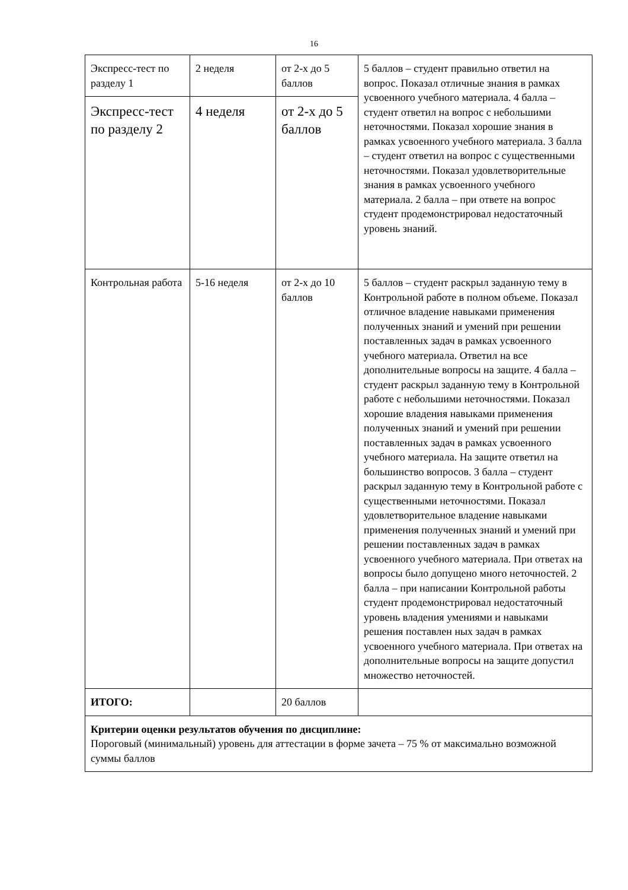16
| Экспресс-тест по разделу 1 | 2 неделя | от 2-х до 5 баллов | 5 баллов – студент правильно ответил на вопрос. Показал отличные знания в рамках усвоенного учебного материала. 4 балла – студент ответил на вопрос с небольшими неточностями. Показал хорошие знания в рамках усвоенного учебного материала. 3 балла – студент ответил на вопрос с существенными неточностями. Показал удовлетворительные знания в рамках усвоенного учебного материала. 2 балла – при ответе на вопрос студент продемонстрировал недостаточный уровень знаний. |
| Экспресс-тест по разделу 2 | 4 неделя | от 2-х до 5 баллов | |
| Контрольная работа | 5-16 неделя | от 2-х до 10 баллов | 5 баллов – студент раскрыл заданную тему в Контрольной работе в полном объеме. Показал отличное владение навыками применения полученных знаний и умений при решении поставленных задач в рамках усвоенного учебного материала. Ответил на все дополнительные вопросы на защите. 4 балла – студент раскрыл заданную тему в Контрольной работе с небольшими неточностями. Показал хорошие владения навыками применения полученных знаний и умений при решении поставленных задач в рамках усвоенного учебного материала. На защите ответил на большинство вопросов. 3 балла – студент раскрыл заданную тему в Контрольной работе с существенными неточностями. Показал удовлетворительное владение навыками применения полученных знаний и умений при решении поставленных задач в рамках усвоенного учебного материала. При ответах на вопросы было допущено много неточностей. 2 балла – при написании Контрольной работы студент продемонстрировал недостаточный уровень владения умениями и навыками решения поставлен ных задач в рамках усвоенного учебного материала. При ответах на дополнительные вопросы на защите допустил множество неточностей. |
| ИТОГО: | | 20 баллов | |
| Критерии оценки результатов обучения по дисциплине: Пороговый (минимальный) уровень для аттестации в форме зачета – 75 % от максимально возможной суммы баллов | | | |